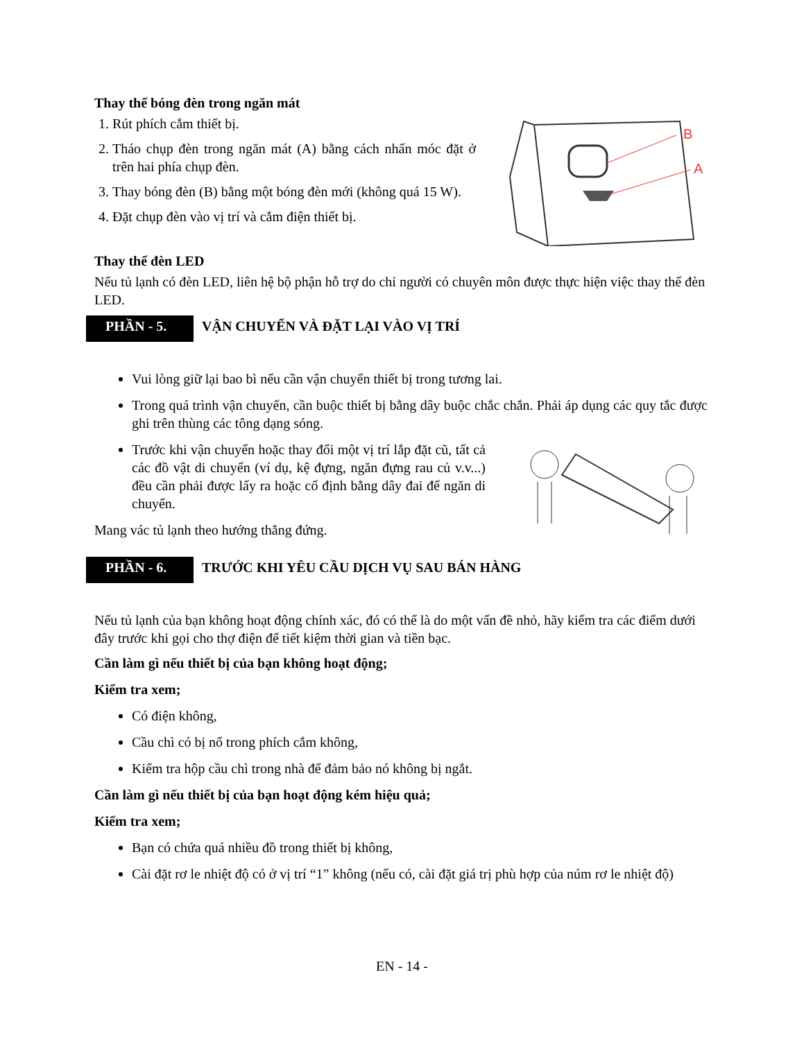Thay thế bóng đèn trong ngăn mát
1. Rút phích cắm thiết bị.
2. Tháo chụp đèn trong ngăn mát (A) bằng cách nhấn móc đặt ở trên hai phía chụp đèn.
3. Thay bóng đèn (B) bằng một bóng đèn mới (không quá 15 W).
4. Đặt chụp đèn vào vị trí và cắm điện thiết bị.
B
A
Thay thế đèn LED
Nếu tủ lạnh có đèn LED, liên hệ bộ phận hỗ trợ do chỉ người có chuyên môn được thực hiện việc thay thế đèn LED.
PHẦN - 5.
VẬN CHUYỂN VÀ ĐẶT LẠI VÀO VỊ TRÍ
Vui lòng giữ lại bao bì nếu cần vận chuyển thiết bị trong tương lai.
Trong quá trình vận chuyển, cần buộc thiết bị bằng dây buộc chắc chắn. Phải áp dụng các quy tắc được ghi trên thùng các tông dạng sóng.
Trước khi vận chuyển hoặc thay đổi một vị trí lắp đặt cũ, tất cả các đồ vật di chuyển (ví dụ, kệ đựng, ngăn đựng rau củ v.v...) đều cần phải được lấy ra hoặc cố định bằng dây đai để ngăn di chuyển.
Mang vác tủ lạnh theo hướng thẳng đứng.
PHẦN - 6.
TRƯỚC KHI YÊU CẦU DỊCH VỤ SAU BÁN HÀNG
Nếu tủ lạnh của bạn không hoạt động chính xác, đó có thể là do một vấn đề nhỏ, hãy kiểm tra các điểm dưới đây trước khi gọi cho thợ điện để tiết kiệm thời gian và tiền bạc.
Cần làm gì nếu thiết bị của bạn không hoạt động;
Kiểm tra xem;
Có điện không,
Cầu chì có bị nổ trong phích cắm không,
Kiểm tra hộp cầu chì trong nhà để đảm bảo nó không bị ngắt.
Cần làm gì nếu thiết bị của bạn hoạt động kém hiệu quả;
Kiểm tra xem;
Bạn có chứa quá nhiều đồ trong thiết bị không,
Cài đặt rơ le nhiệt độ có ở vị trí “1” không (nếu có, cài đặt giá trị phù hợp của núm rơ le nhiệt độ)
EN - 14 -